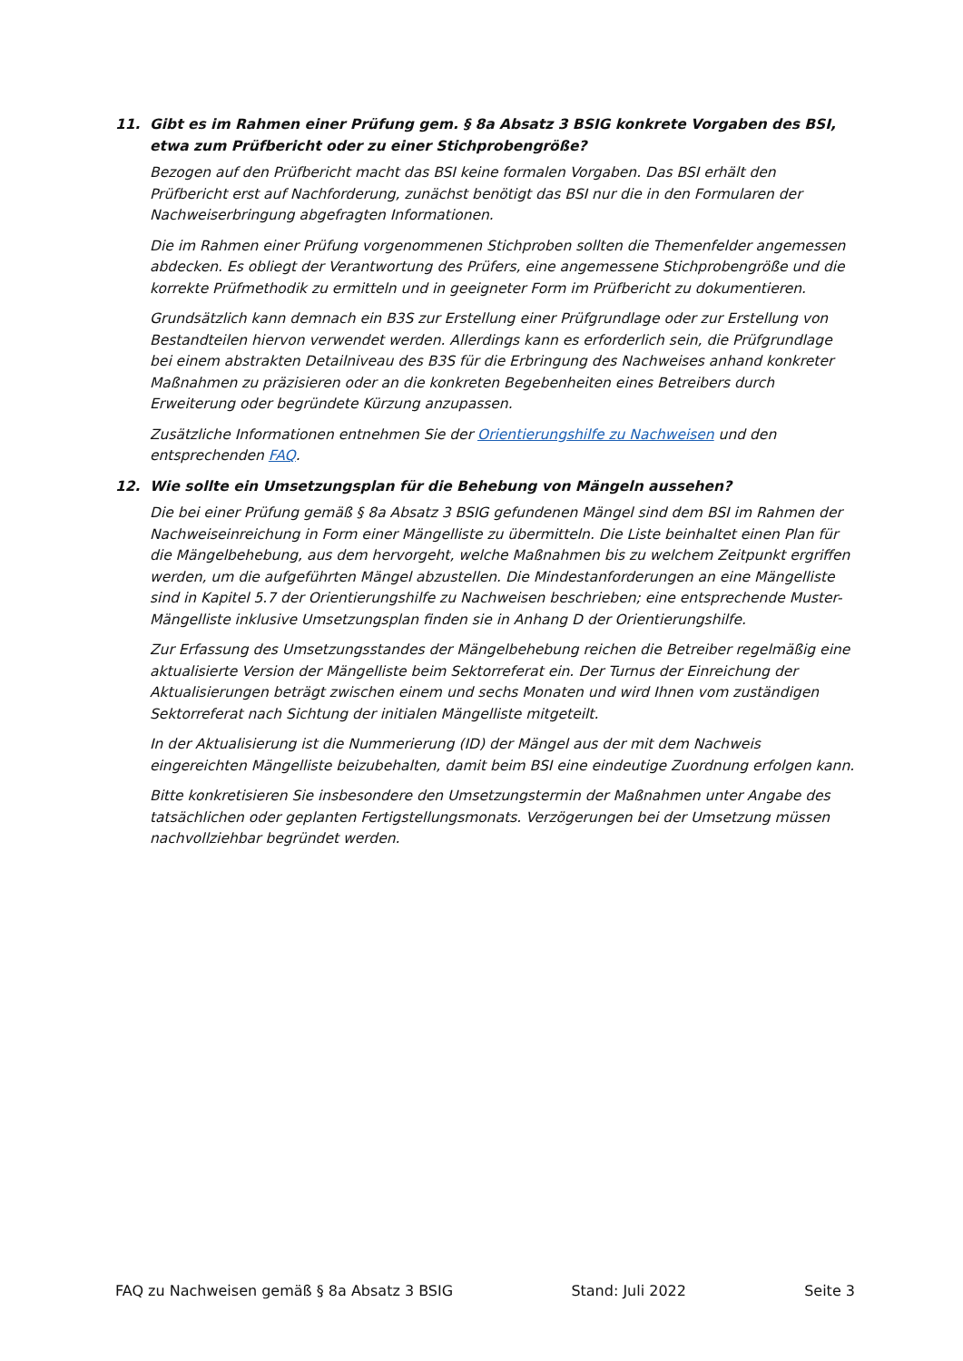11. Gibt es im Rahmen einer Prüfung gem. § 8a Absatz 3 BSIG konkrete Vorgaben des BSI, etwa zum Prüfbericht oder zu einer Stichprobengröße?
Bezogen auf den Prüfbericht macht das BSI keine formalen Vorgaben. Das BSI erhält den Prüfbericht erst auf Nachforderung, zunächst benötigt das BSI nur die in den Formularen der Nachweiserbringung abgefragten Informationen.
Die im Rahmen einer Prüfung vorgenommenen Stichproben sollten die Themenfelder angemessen abdecken. Es obliegt der Verantwortung des Prüfers, eine angemessene Stichprobengröße und die korrekte Prüfmethodik zu ermitteln und in geeigneter Form im Prüfbericht zu dokumentieren.
Grundsätzlich kann demnach ein B3S zur Erstellung einer Prüfgrundlage oder zur Erstellung von Bestandteilen hiervon verwendet werden. Allerdings kann es erforderlich sein, die Prüfgrundlage bei einem abstrakten Detailniveau des B3S für die Erbringung des Nachweises anhand konkreter Maßnahmen zu präzisieren oder an die konkreten Begebenheiten eines Betreibers durch Erweiterung oder begründete Kürzung anzupassen.
Zusätzliche Informationen entnehmen Sie der Orientierungshilfe zu Nachweisen und den entsprechenden FAQ.
12. Wie sollte ein Umsetzungsplan für die Behebung von Mängeln aussehen?
Die bei einer Prüfung gemäß § 8a Absatz 3 BSIG gefundenen Mängel sind dem BSI im Rahmen der Nachweiseinreichung in Form einer Mängelliste zu übermitteln. Die Liste beinhaltet einen Plan für die Mängelbehebung, aus dem hervorgeht, welche Maßnahmen bis zu welchem Zeitpunkt ergriffen werden, um die aufgeführten Mängel abzustellen. Die Mindestanforderungen an eine Mängelliste sind in Kapitel 5.7 der Orientierungshilfe zu Nachweisen beschrieben; eine entsprechende Muster-Mängelliste inklusive Umsetzungsplan finden sie in Anhang D der Orientierungshilfe.
Zur Erfassung des Umsetzungsstandes der Mängelbehebung reichen die Betreiber regelmäßig eine aktualisierte Version der Mängelliste beim Sektorreferat ein. Der Turnus der Einreichung der Aktualisierungen beträgt zwischen einem und sechs Monaten und wird Ihnen vom zuständigen Sektorreferat nach Sichtung der initialen Mängelliste mitgeteilt.
In der Aktualisierung ist die Nummerierung (ID) der Mängel aus der mit dem Nachweis eingereichten Mängelliste beizubehalten, damit beim BSI eine eindeutige Zuordnung erfolgen kann.
Bitte konkretisieren Sie insbesondere den Umsetzungstermin der Maßnahmen unter Angabe des tatsächlichen oder geplanten Fertigstellungsmonats. Verzögerungen bei der Umsetzung müssen nachvollziehbar begründet werden.
FAQ zu Nachweisen gemäß § 8a Absatz 3 BSIG Stand: Juli 2022 Seite 3